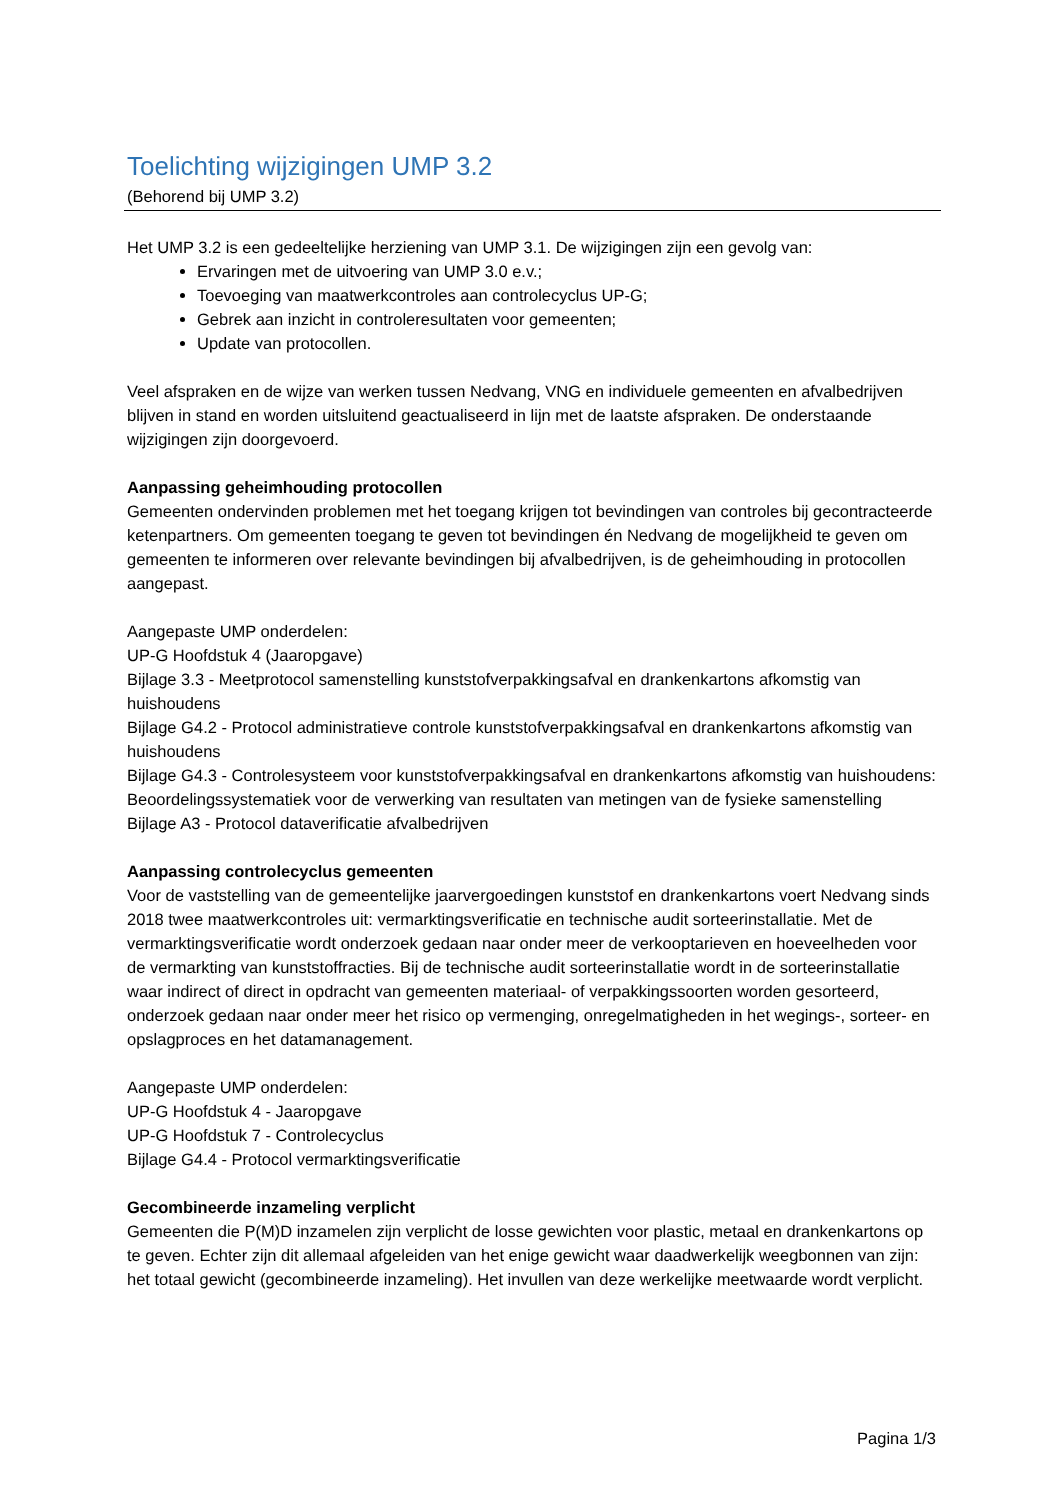Toelichting wijzigingen UMP 3.2
(Behorend bij UMP 3.2)
Het UMP 3.2 is een gedeeltelijke herziening van UMP 3.1. De wijzigingen zijn een gevolg van:
Ervaringen met de uitvoering van UMP 3.0 e.v.;
Toevoeging van maatwerkcontroles aan controlecyclus UP-G;
Gebrek aan inzicht in controleresultaten voor gemeenten;
Update van protocollen.
Veel afspraken en de wijze van werken tussen Nedvang, VNG en individuele gemeenten en afvalbedrijven blijven in stand en worden uitsluitend geactualiseerd in lijn met de laatste afspraken. De onderstaande wijzigingen zijn doorgevoerd.
Aanpassing geheimhouding protocollen
Gemeenten ondervinden problemen met het toegang krijgen tot bevindingen van controles bij gecontracteerde ketenpartners. Om gemeenten toegang te geven tot bevindingen én Nedvang de mogelijkheid te geven om gemeenten te informeren over relevante bevindingen bij afvalbedrijven, is de geheimhouding in protocollen aangepast.
Aangepaste UMP onderdelen:
UP-G Hoofdstuk 4 (Jaaropgave)
Bijlage 3.3 - Meetprotocol samenstelling kunststofverpakkingsafval en drankenkartons afkomstig van huishoudens
Bijlage G4.2 - Protocol administratieve controle kunststofverpakkingsafval en drankenkartons afkomstig van huishoudens
Bijlage G4.3 - Controlesysteem voor kunststofverpakkingsafval en drankenkartons afkomstig van huishoudens: Beoordelingssystematiek voor de verwerking van resultaten van metingen van de fysieke samenstelling
Bijlage A3 - Protocol dataverificatie afvalbedrijven
Aanpassing controlecyclus gemeenten
Voor de vaststelling van de gemeentelijke jaarvergoedingen kunststof en drankenkartons voert Nedvang sinds 2018 twee maatwerkcontroles uit: vermarktingsverificatie en technische audit sorteerinstallatie. Met de vermarktingsverificatie wordt onderzoek gedaan naar onder meer de verkooptarieven en hoeveelheden voor de vermarkting van kunststoffracties. Bij de technische audit sorteerinstallatie wordt in de sorteerinstallatie waar indirect of direct in opdracht van gemeenten materiaal- of verpakkingssoorten worden gesorteerd, onderzoek gedaan naar onder meer het risico op vermenging, onregelmatigheden in het wegings-, sorteer- en opslagproces en het datamanagement.
Aangepaste UMP onderdelen:
UP-G Hoofdstuk 4 - Jaaropgave
UP-G Hoofdstuk 7 - Controlecyclus
Bijlage G4.4 - Protocol vermarktingsverificatie
Gecombineerde inzameling verplicht
Gemeenten die P(M)D inzamelen zijn verplicht de losse gewichten voor plastic, metaal en drankenkartons op te geven. Echter zijn dit allemaal afgeleiden van het enige gewicht waar daadwerkelijk weegbonnen van zijn: het totaal gewicht (gecombineerde inzameling). Het invullen van deze werkelijke meetwaarde wordt verplicht.
Pagina 1/3